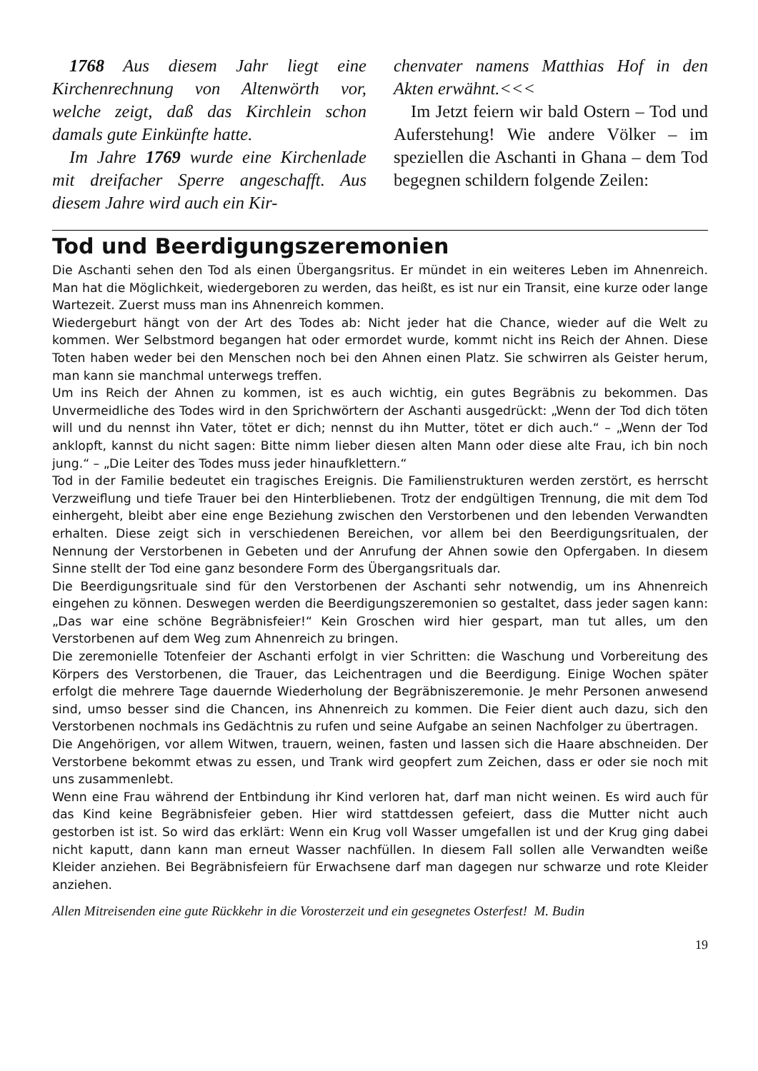1768 Aus diesem Jahr liegt eine Kirchenrechnung von Altenwörth vor, welche zeigt, daß das Kirchlein schon damals gute Einkünfte hatte.
Im Jahre 1769 wurde eine Kirchenlade mit dreifacher Sperre angeschafft. Aus diesem Jahre wird auch ein Kir-
chenvater namens Matthias Hof in den Akten erwähnt.<<<
Im Jetzt feiern wir bald Ostern – Tod und Auferstehung! Wie andere Völker – im speziellen die Aschanti in Ghana – dem Tod begegnen schildern folgende Zeilen:
Tod und Beerdigungszeremonien
Die Aschanti sehen den Tod als einen Übergangsritus. Er mündet in ein weiteres Leben im Ahnenreich. Man hat die Möglichkeit, wiedergeboren zu werden, das heißt, es ist nur ein Transit, eine kurze oder lange Wartezeit. Zuerst muss man ins Ahnenreich kommen.
Wiedergeburt hängt von der Art des Todes ab: Nicht jeder hat die Chance, wieder auf die Welt zu kommen. Wer Selbstmord begangen hat oder ermordet wurde, kommt nicht ins Reich der Ahnen. Diese Toten haben weder bei den Menschen noch bei den Ahnen einen Platz. Sie schwirren als Geister herum, man kann sie manchmal unterwegs treffen.
Um ins Reich der Ahnen zu kommen, ist es auch wichtig, ein gutes Begräbnis zu bekommen. Das Unvermeidliche des Todes wird in den Sprichwörtern der Aschanti ausgedrückt: „Wenn der Tod dich töten will und du nennst ihn Vater, tötet er dich; nennst du ihn Mutter, tötet er dich auch.“ – „Wenn der Tod anklopft, kannst du nicht sagen: Bitte nimm lieber diesen alten Mann oder diese alte Frau, ich bin noch jung.“ – „Die Leiter des Todes muss jeder hinaufklettern.“
Tod in der Familie bedeutet ein tragisches Ereignis. Die Familienstrukturen werden zerstört, es herrscht Verzweiflung und tiefe Trauer bei den Hinterbliebenen. Trotz der endgültigen Trennung, die mit dem Tod einhergeht, bleibt aber eine enge Beziehung zwischen den Verstorbenen und den lebenden Verwandten erhalten. Diese zeigt sich in verschiedenen Bereichen, vor allem bei den Beerdigungsritualen, der Nennung der Verstorbenen in Gebeten und der Anrufung der Ahnen sowie den Opfergaben. In diesem Sinne stellt der Tod eine ganz besondere Form des Übergangsrituals dar.
Die Beerdigungsrituale sind für den Verstorbenen der Aschanti sehr notwendig, um ins Ahnenreich eingehen zu können. Deswegen werden die Beerdigungszeremonien so gestaltet, dass jeder sagen kann: „Das war eine schöne Begräbnisfeier!“ Kein Groschen wird hier gespart, man tut alles, um den Verstorbenen auf dem Weg zum Ahnenreich zu bringen.
Die zeremonielle Totenfeier der Aschanti erfolgt in vier Schritten: die Waschung und Vorbereitung des Körpers des Verstorbenen, die Trauer, das Leichentragen und die Beerdigung. Einige Wochen später erfolgt die mehrere Tage dauernde Wiederholung der Begräbniszeremonie. Je mehr Personen anwesend sind, umso besser sind die Chancen, ins Ahnenreich zu kommen. Die Feier dient auch dazu, sich den Verstorbenen nochmals ins Gedächtnis zu rufen und seine Aufgabe an seinen Nachfolger zu übertragen.
Die Angehörigen, vor allem Witwen, trauern, weinen, fasten und lassen sich die Haare abschneiden. Der Verstorbene bekommt etwas zu essen, und Trank wird geopfert zum Zeichen, dass er oder sie noch mit uns zusammenlebt.
Wenn eine Frau während der Entbindung ihr Kind verloren hat, darf man nicht weinen. Es wird auch für das Kind keine Begräbnisfeier geben. Hier wird stattdessen gefeiert, dass die Mutter nicht auch gestorben ist ist. So wird das erklärt: Wenn ein Krug voll Wasser umgefallen ist und der Krug ging dabei nicht kaputt, dann kann man erneut Wasser nachfüllen. In diesem Fall sollen alle Verwandten weiße Kleider anziehen. Bei Begräbnisfeiern für Erwachsene darf man dagegen nur schwarze und rote Kleider anziehen.
Allen Mitreisenden eine gute Rückkehr in die Vorosterzeit und ein gesegnetes Osterfest! M. Budin
19